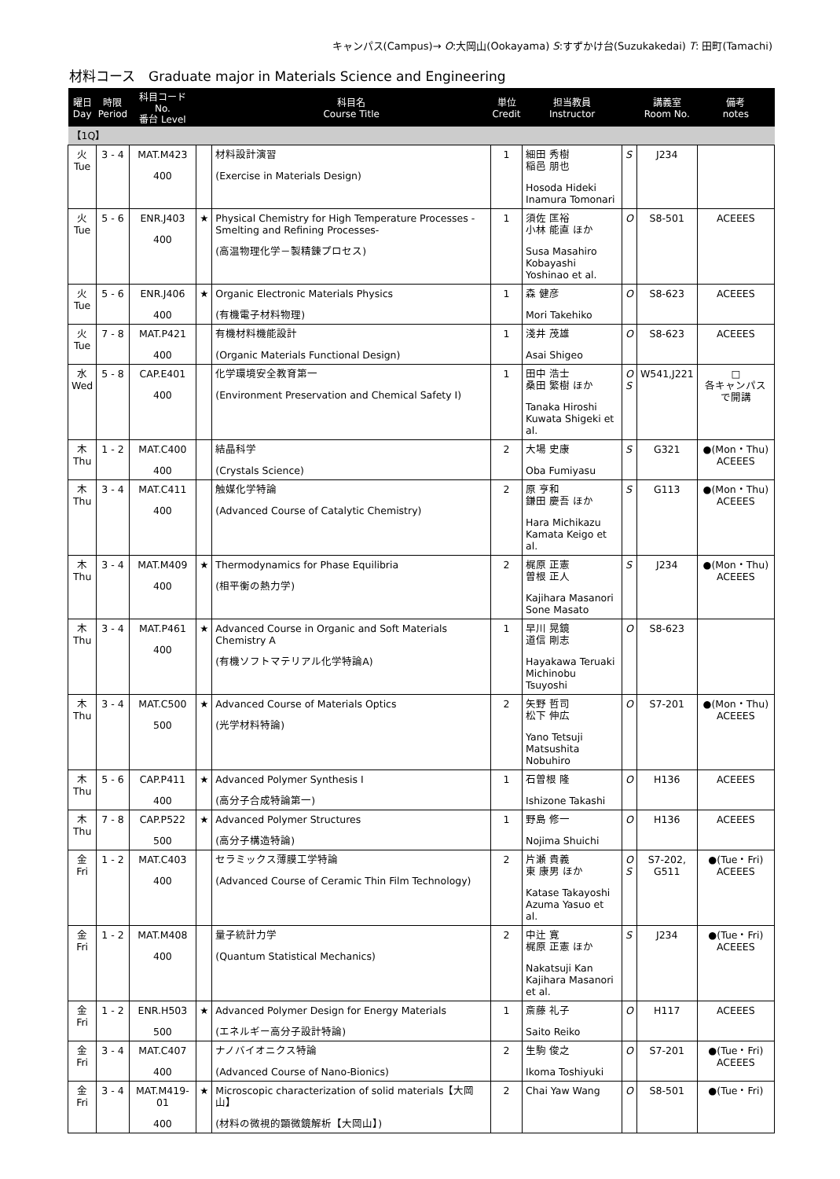キャンパス(Campus)→ O:大岡山(Ookayama) S:すずかけ台(Suzukakedai) T: 田町(Tamachi)
材料コース　Graduate major in Materials Science and Engineering
| 曜日 Day | 時限 Period | 科目コード No. 番台 Level | | 科目名 Course Title | 単位 Credit | 担当教員 Instructor | | 講義室 Room No. | 備考 notes |
| --- | --- | --- | --- | --- | --- | --- | --- | --- | --- |
| 【1Q】 | | | | | | | | | |
| 火 Tue | 3 - 4 | MAT.M423 400 | | 材料設計演習 (Exercise in Materials Design) | 1 | 細田 秀樹 稲邑 朋也 Hosoda Hideki Inamura Tomonari | S | J234 | |
| 火 Tue | 5 - 6 | ENR.J403 400 | ★ | Physical Chemistry for High Temperature Processes -Smelting and Refining Processes- (高温物理化学－製精錬プロセス) | 1 | 須佐 匡裕 小林 能直 ほか Susa Masahiro Kobayashi Yoshinao et al. | O | S8-501 | ACEEES |
| 火 Tue | 5 - 6 | ENR.J406 400 | ★ | Organic Electronic Materials Physics (有機電子材料物理) | 1 | 森 健彦 Mori Takehiko | O | S8-623 | ACEEES |
| 火 Tue | 7 - 8 | MAT.P421 400 | | 有機材料機能設計 (Organic Materials Functional Design) | 1 | 淺井 茂雄 Asai Shigeo | O | S8-623 | ACEEES |
| 水 Wed | 5 - 8 | CAP.E401 400 | | 化学環境安全教育第一 (Environment Preservation and Chemical Safety I) | 1 | 田中 浩士 桑田 繁樹 ほか Tanaka Hiroshi Kuwata Shigeki et al. | O S | W541,J221 | □ 各キャンパスで開講 |
| 木 Thu | 1 - 2 | MAT.C400 400 | | 結晶科学 (Crystals Science) | 2 | 大場 史康 Oba Fumiyasu | S | G321 | ●(Mon・Thu) ACEEES |
| 木 Thu | 3 - 4 | MAT.C411 400 | | 触媒化学特論 (Advanced Course of Catalytic Chemistry) | 2 | 原 亨和 鎌田 慶吾 ほか Hara Michikazu Kamata Keigo et al. | S | G113 | ●(Mon・Thu) ACEEES |
| 木 Thu | 3 - 4 | MAT.M409 400 | ★ | Thermodynamics for Phase Equilibria (相平衡の熱力学) | 2 | 梶原 正憲 曽根 正人 Kajihara Masanori Sone Masato | S | J234 | ●(Mon・Thu) ACEEES |
| 木 Thu | 3 - 4 | MAT.P461 400 | ★ | Advanced Course in Organic and Soft Materials Chemistry A (有機ソフトマテリアル化学特論A) | 1 | 早川 晃鏡 道信 剛志 Hayakawa Teruaki Michinobu Tsuyoshi | O | S8-623 | |
| 木 Thu | 3 - 4 | MAT.C500 500 | ★ | Advanced Course of Materials Optics (光学材料特論) | 2 | 矢野 哲司 松下 伸広 Yano Tetsuji Matsushita Nobuhiro | O | S7-201 | ●(Mon・Thu) ACEEES |
| 木 Thu | 5 - 6 | CAP.P411 400 | ★ | Advanced Polymer Synthesis I (高分子合成特論第一) | 1 | 石曽根 隆 Ishizone Takashi | O | H136 | ACEEES |
| 木 Thu | 7 - 8 | CAP.P522 500 | ★ | Advanced Polymer Structures (高分子構造特論) | 1 | 野島 修一 Nojima Shuichi | O | H136 | ACEEES |
| 金 Fri | 1 - 2 | MAT.C403 400 | | セラミックス薄膜工学特論 (Advanced Course of Ceramic Thin Film Technology) | 2 | 片瀬 貴義 東 康男 ほか Katase Takayoshi Azuma Yasuo et al. | O S | S7-202, G511 | ●(Tue・Fri) ACEEES |
| 金 Fri | 1 - 2 | MAT.M408 400 | | 量子統計力学 (Quantum Statistical Mechanics) | 2 | 中辻 寛 梶原 正憲 ほか Nakatsuji Kan Kajihara Masanori et al. | S | J234 | ●(Tue・Fri) ACEEES |
| 金 Fri | 1 - 2 | ENR.H503 500 | ★ | Advanced Polymer Design for Energy Materials (エネルギー高分子設計特論) | 1 | 斎藤 礼子 Saito Reiko | O | H117 | ACEEES |
| 金 Fri | 3 - 4 | MAT.C407 400 | | ナノバイオニクス特論 (Advanced Course of Nano-Bionics) | 2 | 生駒 俊之 Ikoma Toshiyuki | O | S7-201 | ●(Tue・Fri) ACEEES |
| 金 Fri | 3 - 4 | MAT.M419-01 400 | ★ | Microscopic characterization of solid materials【大岡山】 (材料の微視的顕微鏡解析【大岡山】) | 2 | Chai Yaw Wang | O | S8-501 | ●(Tue・Fri) |